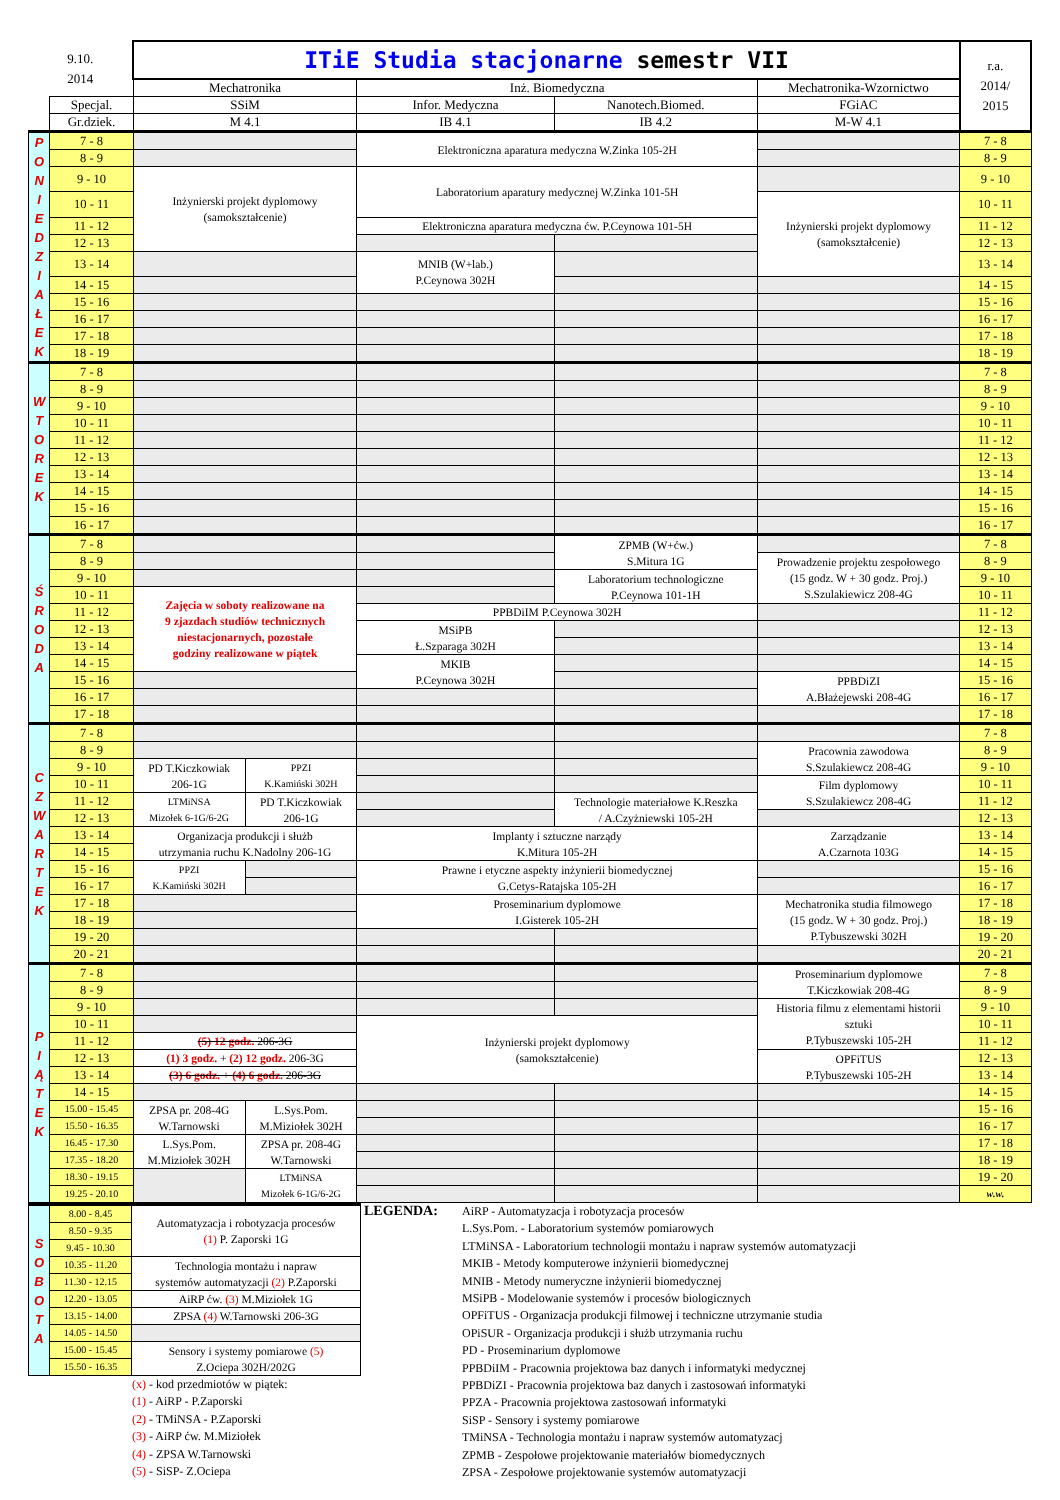| 9.10. 2014 | | ITiE Studia stacjonarne semestr VII | | | | | r.a. 2014/ 2015 |
| | | Mechatronika | | Inż. Biomedyczna | | Mechatronika-Wzornictwo | |
| | Specjal. | SSiM | | Infor. Medyczna | Nanotech.Biomed. | FGiAC | |
| | Gr.dziek. | M 4.1 | | IB 4.1 | IB 4.2 | M-W 4.1 | |
| P O N I E D Z I A Ł E K | 7 - 8 | | | Elektroniczna aparatura medyczna W.Zinka 105-2H | | | 7 - 8 |
| | 8 - 9 | | | | | | 8 - 9 |
| | 9 - 10 | Inżynierski projekt dyplomowy (samokształcenie) | | Laboratorium aparatury medycznej W.Zinka 101-5H | | | 9 - 10 |
| | 10 - 11 | | | | | Inżynierski projekt dyplomowy (samokształcenie) | 10 - 11 |
| | 11 - 12 | | | Elektroniczna aparatura medyczna ćw. P.Ceynowa 101-5H | | | 11 - 12 |
| | 12 - 13 | | | | | | 12 - 13 |
| | 13 - 14 | | | MNIB (W+lab.) P.Ceynowa 302H | | | 13 - 14 |
| | 14 - 15 | | | | | | 14 - 15 |
| | 15 - 16 | | | | | | 15 - 16 |
| | 16 - 17 | | | | | | 16 - 17 |
| | 17 - 18 | | | | | | 17 - 18 |
| | 18 - 19 | | | | | | 18 - 19 |
| W T O R E K | 7 - 8 | | | | | | 7 - 8 |
| | 8 - 9 | | | | | | 8 - 9 |
| | 9 - 10 | | | | | | 9 - 10 |
| | 10 - 11 | | | | | | 10 - 11 |
| | 11 - 12 | | | | | | 11 - 12 |
| | 12 - 13 | | | | | | 12 - 13 |
| | 13 - 14 | | | | | | 13 - 14 |
| | 14 - 15 | | | | | | 14 - 15 |
| | 15 - 16 | | | | | | 15 - 16 |
| | 16 - 17 | | | | | | 16 - 17 |
| Ś R O D A | 7 - 8 | | | | ZPMB (W+ćw.) S.Mitura 1G | | 7 - 8 |
| | 8 - 9 | | | | | Prowadzenie projektu zespołowego (15 godz. W + 30 godz. Proj.) S.Szulakiewicz 208-4G | 8 - 9 |
| | 9 - 10 | | | | Laboratorium technologiczne P.Ceynowa 101-1H | | 9 - 10 |
| | 10 - 11 | Zajęcia w soboty realizowane na 9 zjazdach studiów technicznych niestacjonarnych, pozostałe godziny realizowane w piątek | | | | | 10 - 11 |
| | 11 - 12 | | | PPBDiIM P.Ceynowa 302H | | | 11 - 12 |
| | 12 - 13 | | | MSiPB Ł.Szparaga 302H | | | 12 - 13 |
| | 13 - 14 | | | | | | 13 - 14 |
| | 14 - 15 | | | MKIB P.Ceynowa 302H | | | 14 - 15 |
| | 15 - 16 | | | | | PPBDiZI A.Błażejewski 208-4G | 15 - 16 |
| | 16 - 17 | | | | | | 16 - 17 |
| | 17 - 18 | | | | | | 17 - 18 |
| C Z W A R T E K | 7 - 8 | | | | | | 7 - 8 |
| | 8 - 9 | | | | | Pracownia zawodowa S.Szulakiewcz 208-4G | 8 - 9 |
| | 9 - 10 | PD T.Kiczkowiak 206-1G | PPZI K.Kamiński 302H | | | | 9 - 10 |
| | 10 - 11 | | | | | Film dyplomowy S.Szulakiewcz 208-4G | 10 - 11 |
| | 11 - 12 | LTMiNSA Mizołek 6-1G/6-2G | PD T.Kiczkowiak 206-1G | | Technologie materiałowe K.Reszka / A.Czyżniewski 105-2H | | 11 - 12 |
| | 12 - 13 | | | | | | 12 - 13 |
| | 13 - 14 | Organizacja produkcji i służb utrzymania ruchu K.Nadolny 206-1G | | Implanty i sztuczne narządy K.Mitura 105-2H | | Zarządzanie A.Czarnota 103G | 13 - 14 |
| | 14 - 15 | | | | | | 14 - 15 |
| | 15 - 16 | PPZI K.Kamiński 302H | | Prawne i etyczne aspekty inżynierii biomedycznej G.Cetys-Ratajska 105-2H | | | 15 - 16 |
| | 16 - 17 | | | | | | 16 - 17 |
| | 17 - 18 | | | Proseminarium dyplomowe I.Gisterek 105-2H | | Mechatronika studia filmowego (15 godz. W + 30 godz. Proj.) P.Tybuszewski 302H | 17 - 18 |
| | 18 - 19 | | | | | | 18 - 19 |
| | 19 - 20 | | | | | | 19 - 20 |
| | 20 - 21 | | | | | | 20 - 21 |
| P I Ą T E K | 7 - 8 | | | | | Proseminarium dyplomowe T.Kiczkowiak 208-4G | 7 - 8 |
| | 8 - 9 | | | | | | 8 - 9 |
| | 9 - 10 | | | | | Historia filmu z elementami historii sztuki P.Tybuszewski 105-2H | 9 - 10 |
| | 10 - 11 | | | Inżynierski projekt dyplomowy (samokształcenie) | | | 10 - 11 |
| | 11 - 12 | (5) 12 godz. 206-3G | | | | | 11 - 12 |
| | 12 - 13 | (1) 3 godz. + (2) 12 godz. 206-3G | | | | OPFiTUS P.Tybuszewski 105-2H | 12 - 13 |
| | 13 - 14 | (3) 6 godz. + (4) 6 godz. 206-3G | | | | | 13 - 14 |
| | 14 - 15 | | | | | | 14 - 15 |
| | 15.00 - 15.45 | ZPSA pr. 208-4G W.Tarnowski | L.Sys.Pom. M.Miziołek 302H | | | | 15 - 16 |
| | 15.50 - 16.35 | | | | | | 16 - 17 |
| | 16.45 - 17.30 | L.Sys.Pom. M.Miziołek 302H | ZPSA pr. 208-4G W.Tarnowski | | | | 17 - 18 |
| | 17.35 - 18.20 | | | | | | 18 - 19 |
| | 18.30 - 19.15 | | LTMiNSA Mizołek 6-1G/6-2G | | | | 19 - 20 |
| | 19.25 - 20.10 | | | | | | w.w. |
| S O B O T A | 8.00 - 8.45 | Automatyzacja i robotyzacja procesów (1) P. Zaporski 1G |
| | 8.50 - 9.35 | |
| | 9.45 - 10.30 | |
| | 10.35 - 11.20 | Technologia montażu i napraw systemów automatyzacji (2) P.Zaporski |
| | 11.30 - 12.15 | |
| | 12.20 - 13.05 | AiRP ćw. (3) M.Miziołek 1G |
| | 13.15 - 14.00 | ZPSA (4) W.Tarnowski 206-3G |
| | 14.05 - 14.50 | |
| | 15.00 - 15.45 | Sensory i systemy pomiarowe (5) Z.Ociepa 302H/202G |
| | 15.50 - 16.35 | |
(x) - kod przedmiotów w piątek:
(1) - AiRP - P.Zaporski
(2) - TMiNSA - P.Zaporski
(3) - AiRP ćw. M.Miziołek
(4) - ZPSA W.Tarnowski
(5) - SiSP- Z.Ociepa
LEGENDA:
AiRP - Automatyzacja i robotyzacja procesów
L.Sys.Pom. - Laboratorium systemów pomiarowych
LTMiNSA - Laboratorium technologii montażu i napraw systemów automatyzacji
MKIB - Metody komputerowe inżynierii biomedycznej
MNIB - Metody numeryczne inżynierii biomedycznej
MSiPB - Modelowanie systemów i procesów biologicznych
OPFiTUS - Organizacja produkcji filmowej i techniczne utrzymanie studia
OPiSUR - Organizacja produkcji i służb utrzymania ruchu
PD - Proseminarium dyplomowe
PPBDiIM - Pracownia projektowa baz danych i informatyki medycznej
PPBDiZI - Pracownia projektowa baz danych i zastosowań informatyki
PPZA - Pracownia projektowa zastosowań informatyki
SiSP - Sensory i systemy pomiarowe
TMiNSA - Technologia montażu i napraw systemów automatyzacj
ZPMB - Zespołowe projektowanie materiałów biomedycznych
ZPSA - Zespołowe projektowanie systemów automatyzacji